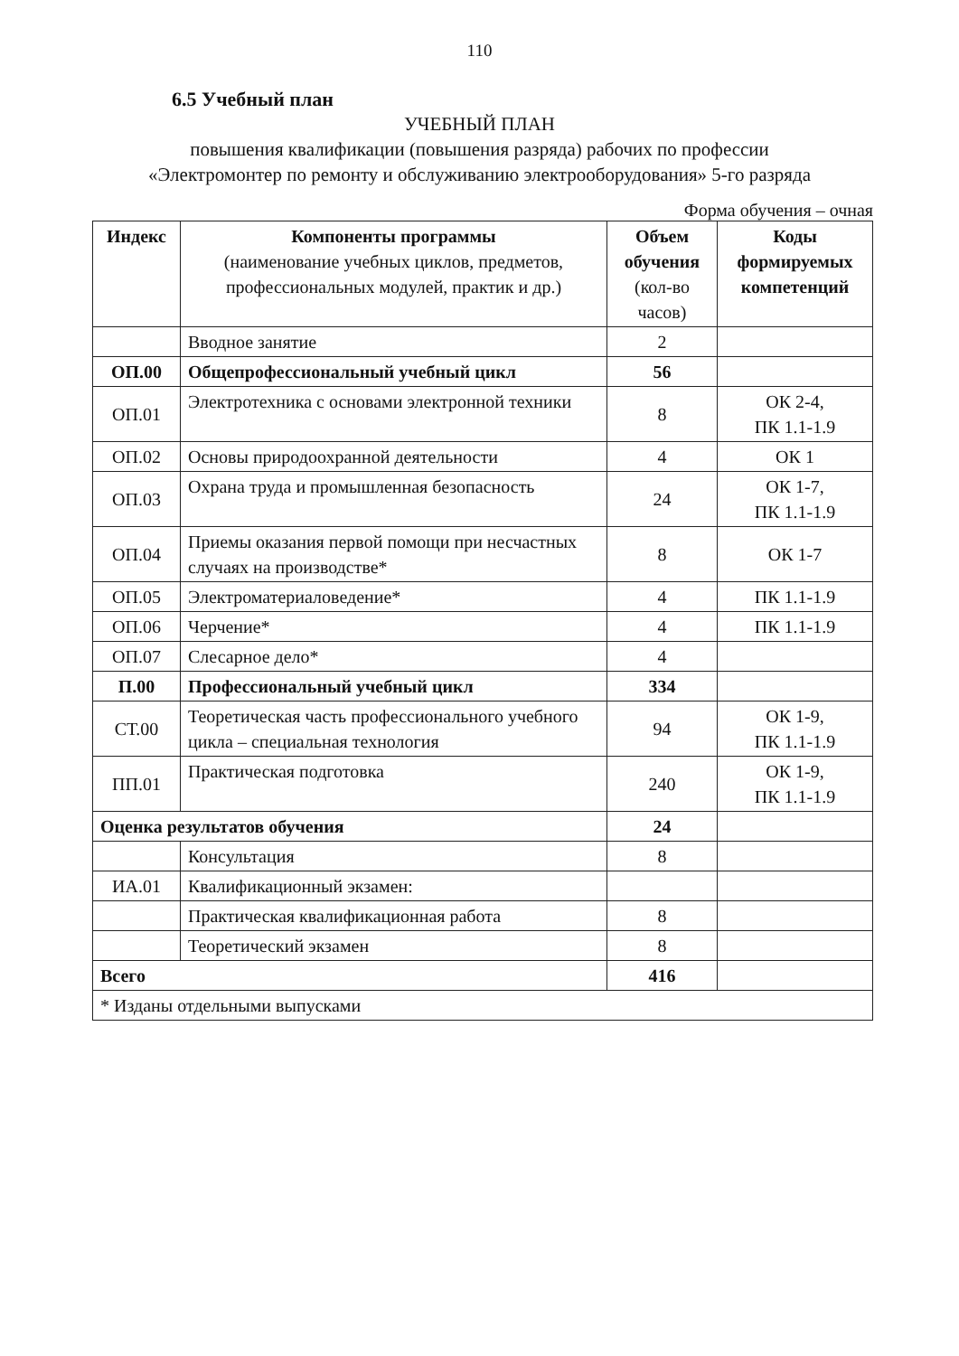110
6.5 Учебный план
УЧЕБНЫЙ ПЛАН
повышения квалификации (повышения разряда) рабочих по профессии
«Электромонтер по ремонту и обслуживанию электрооборудования» 5-го разряда
Форма обучения – очная
| Индекс | Компоненты программы (наименование учебных циклов, предметов, профессиональных модулей, практик и др.) | Объем обучения (кол-во часов) | Коды формируемых компетенций |
| --- | --- | --- | --- |
| | Вводное занятие | 2 | |
| ОП.00 | Общепрофессиональный учебный цикл | 56 | |
| ОП.01 | Электротехника с основами электронной техники | 8 | ОК 2-4, ПК 1.1-1.9 |
| ОП.02 | Основы природоохранной деятельности | 4 | ОК 1 |
| ОП.03 | Охрана труда и промышленная безопасность | 24 | ОК 1-7, ПК 1.1-1.9 |
| ОП.04 | Приемы оказания первой помощи при несчастных случаях на производстве* | 8 | ОК 1-7 |
| ОП.05 | Электроматериаловедение* | 4 | ПК 1.1-1.9 |
| ОП.06 | Черчение* | 4 | ПК 1.1-1.9 |
| ОП.07 | Слесарное дело* | 4 | |
| П.00 | Профессиональный учебный цикл | 334 | |
| СТ.00 | Теоретическая часть профессионального учебного цикла – специальная технология | 94 | ОК 1-9, ПК 1.1-1.9 |
| ПП.01 | Практическая подготовка | 240 | ОК 1-9, ПК 1.1-1.9 |
| Оценка результатов обучения | | 24 | |
| | Консультация | 8 | |
| ИА.01 | Квалификационный экзамен: | | |
| | Практическая квалификационная работа | 8 | |
| | Теоретический экзамен | 8 | |
| Всего | | 416 | |
| * Изданы отдельными выпусками | | | |